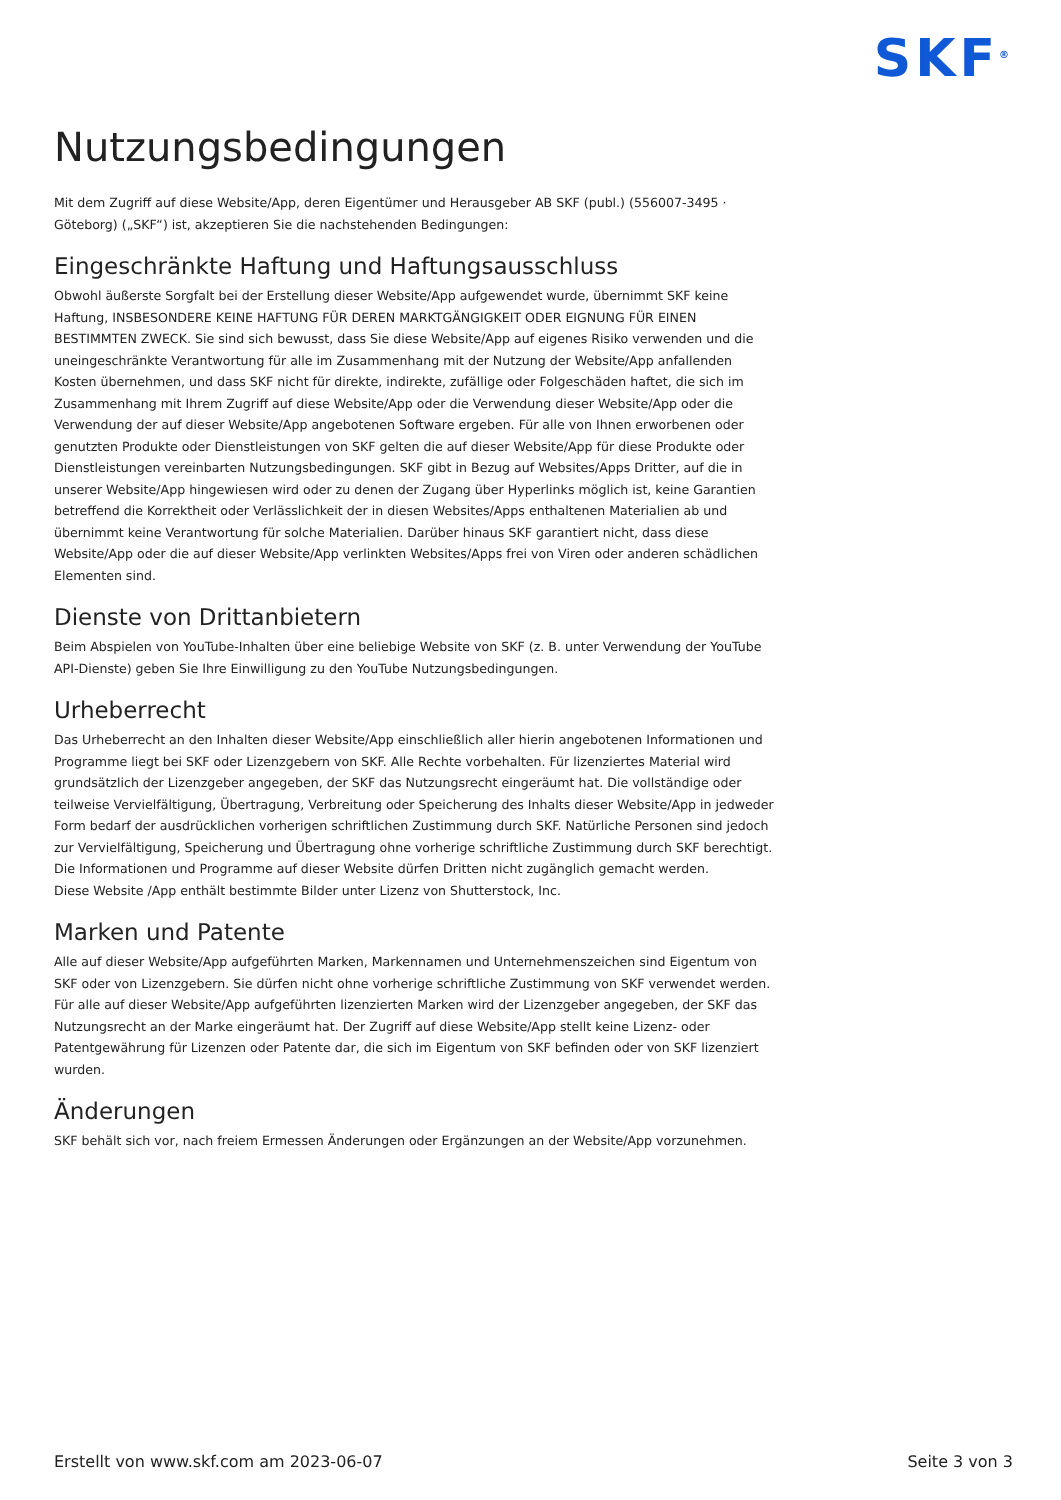SKF<sup>®</sup>
Nutzungsbedingungen
Mit dem Zugriff auf diese Website/App, deren Eigentümer und Herausgeber AB SKF (publ.) (556007-3495 · Göteborg) („SKF“) ist, akzeptieren Sie die nachstehenden Bedingungen:
Eingeschränkte Haftung und Haftungsausschluss
Obwohl äußerste Sorgfalt bei der Erstellung dieser Website/App aufgewendet wurde, übernimmt SKF keine Haftung, INSBESONDERE KEINE HAFTUNG FÜR DEREN MARKTGÄNGIGKEIT ODER EIGNUNG FÜR EINEN BESTIMMTEN ZWECK. Sie sind sich bewusst, dass Sie diese Website/App auf eigenes Risiko verwenden und die uneingeschränkte Verantwortung für alle im Zusammenhang mit der Nutzung der Website/App anfallenden Kosten übernehmen, und dass SKF nicht für direkte, indirekte, zufällige oder Folgeschäden haftet, die sich im Zusammenhang mit Ihrem Zugriff auf diese Website/App oder die Verwendung dieser Website/App oder die Verwendung der auf dieser Website/App angebotenen Software ergeben. Für alle von Ihnen erworbenen oder genutzten Produkte oder Dienstleistungen von SKF gelten die auf dieser Website/App für diese Produkte oder Dienstleistungen vereinbarten Nutzungsbedingungen. SKF gibt in Bezug auf Websites/Apps Dritter, auf die in unserer Website/App hingewiesen wird oder zu denen der Zugang über Hyperlinks möglich ist, keine Garantien betreffend die Korrektheit oder Verlässlichkeit der in diesen Websites/Apps enthaltenen Materialien ab und übernimmt keine Verantwortung für solche Materialien. Darüber hinaus SKF garantiert nicht, dass diese Website/App oder die auf dieser Website/App verlinkten Websites/Apps frei von Viren oder anderen schädlichen Elementen sind.
Dienste von Drittanbietern
Beim Abspielen von YouTube-Inhalten über eine beliebige Website von SKF (z. B. unter Verwendung der YouTube API-Dienste) geben Sie Ihre Einwilligung zu den YouTube Nutzungsbedingungen.
Urheberrecht
Das Urheberrecht an den Inhalten dieser Website/App einschließlich aller hierin angebotenen Informationen und Programme liegt bei SKF oder Lizenzgebern von SKF. Alle Rechte vorbehalten. Für lizenziertes Material wird grundsätzlich der Lizenzgeber angegeben, der SKF das Nutzungsrecht eingeräumt hat. Die vollständige oder teilweise Vervielfältigung, Übertragung, Verbreitung oder Speicherung des Inhalts dieser Website/App in jedweder Form bedarf der ausdrücklichen vorherigen schriftlichen Zustimmung durch SKF. Natürliche Personen sind jedoch zur Vervielfältigung, Speicherung und Übertragung ohne vorherige schriftliche Zustimmung durch SKF berechtigt. Die Informationen und Programme auf dieser Website dürfen Dritten nicht zugänglich gemacht werden.
Diese Website /App enthält bestimmte Bilder unter Lizenz von Shutterstock, Inc.
Marken und Patente
Alle auf dieser Website/App aufgeführten Marken, Markennamen und Unternehmenszeichen sind Eigentum von SKF oder von Lizenzgebern. Sie dürfen nicht ohne vorherige schriftliche Zustimmung von SKF verwendet werden. Für alle auf dieser Website/App aufgeführten lizenzierten Marken wird der Lizenzgeber angegeben, der SKF das Nutzungsrecht an der Marke eingeräumt hat. Der Zugriff auf diese Website/App stellt keine Lizenz- oder Patentgewährung für Lizenzen oder Patente dar, die sich im Eigentum von SKF befinden oder von SKF lizenziert wurden.
Änderungen
SKF behält sich vor, nach freiem Ermessen Änderungen oder Ergänzungen an der Website/App vorzunehmen.
Erstellt von www.skf.com am 2023-06-07 Seite 3 von 3